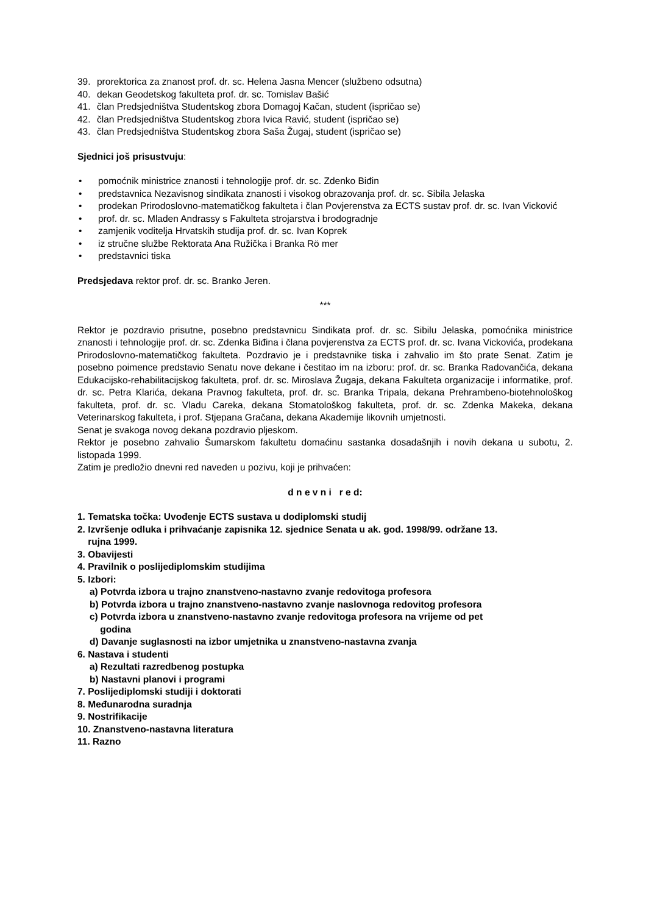39. prorektorica za znanost prof. dr. sc. Helena Jasna Mencer (službeno odsutna)
40. dekan Geodetskog fakulteta prof. dr. sc. Tomislav Bašić
41. član Predsjedništva Studentskog zbora Domagoj Kačan, student (ispričao se)
42. član Predsjedništva Studentskog zbora Ivica Ravić, student (ispričao se)
43. član Predsjedništva Studentskog zbora Saša Žugaj, student (ispričao se)
Sjednici još prisustvuju:
• pomoćnik ministrice znanosti i tehnologije prof. dr. sc. Zdenko Biđin
• predstavnica Nezavisnog sindikata znanosti i visokog obrazovanja prof. dr. sc. Sibila Jelaska
• prodekan Prirodoslovno-matematičkog fakulteta i član Povjerenstva za ECTS sustav prof. dr. sc. Ivan Vicković
• prof. dr. sc. Mladen Andrassy s Fakulteta strojarstva i brodogradnje
• zamjenik voditelja Hrvatskih studija prof. dr. sc. Ivan Koprek
• iz stručne službe Rektorata Ana Ružička i Branka Rö mer
• predstavnici tiska
Predsjedava rektor prof. dr. sc. Branko Jeren.
***
Rektor je pozdravio prisutne, posebno predstavnicu Sindikata prof. dr. sc. Sibilu Jelaska, pomoćnika ministrice znanosti i tehnologije prof. dr. sc. Zdenka Biđina i člana povjerenstva za ECTS prof. dr. sc. Ivana Vickovića, prodekana Prirodoslovno-matematičkog fakulteta. Pozdravio je i predstavnike tiska i zahvalio im što prate Senat. Zatim je posebno poimence predstavio Senatu nove dekane i čestitao im na izboru: prof. dr. sc. Branka Radovančića, dekana Edukacijsko-rehabilitacijskog fakulteta, prof. dr. sc. Miroslava Žugaja, dekana Fakulteta organizacije i informatike, prof. dr. sc. Petra Klarića, dekana Pravnog fakulteta, prof. dr. sc. Branka Tripala, dekana Prehrambeno-biotehnološkog fakulteta, prof. dr. sc. Vladu Careka, dekana Stomatološkog fakulteta, prof. dr. sc. Zdenka Makeka, dekana Veterinarskog fakulteta, i prof. Stjepana Gračana, dekana Akademije likovnih umjetnosti.
Senat je svakoga novog dekana pozdravio pljeskom.
Rektor je posebno zahvalio Šumarskom fakultetu domaćinu sastanka dosadašnjih i novih dekana u subotu, 2. listopada 1999.
Zatim je predložio dnevni red naveden u pozivu, koji je prihvaćen:
d n e v n i r e d:
1. Tematska točka: Uvođenje ECTS sustava u dodiplomski studij
2. Izvršenje odluka i prihvaćanje zapisnika 12. sjednice Senata u ak. god. 1998/99. održane 13.
rujna 1999.
3. Obavijesti
4. Pravilnik o poslijediplomskim studijima
5. Izbori:
a) Potvrda izbora u trajno znanstveno-nastavno zvanje redovitoga profesora
b) Potvrda izbora u trajno znanstveno-nastavno zvanje naslovnoga redovitog profesora
c) Potvrda izbora u znanstveno-nastavno zvanje redovitoga profesora na vrijeme od pet
godina
d) Davanje suglasnosti na izbor umjetnika u znanstveno-nastavna zvanja
6. Nastava i studenti
a) Rezultati razredbenog postupka
b) Nastavni planovi i programi
7. Poslijediplomski studiji i doktorati
8. Međunarodna suradnja
9. Nostrifikacije
10. Znanstveno-nastavna literatura
11. Razno